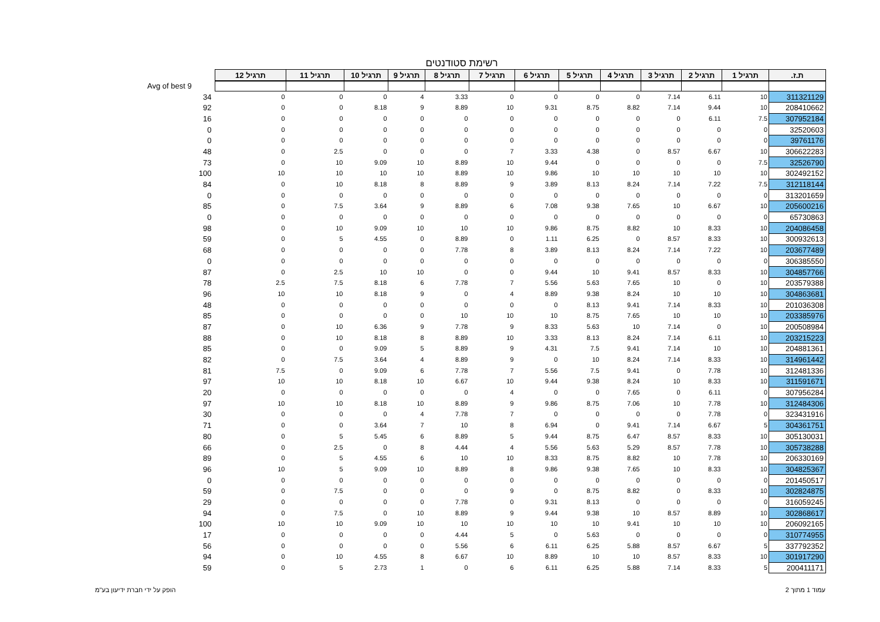רשימת סטודנטים
| ת.ז. | תרגיל 1 | תרגיל 2 | תרגיל 3 | תרגיל 4 | תרגיל 5 | תרגיל 6 | תרגיל 7 | תרגיל 8 | תרגיל 9 | תרגיל 10 | תרגיל 11 | תרגיל 12 | |
| | | | | | | | | | | | | | Avg of best 9 |
| 311321129 | 10 | 6.11 | 7.14 | 0 | 0 | 0 | 0 | 3.33 | 4 | 0 | 0 | 0 | 34 |
| 208410662 | 10 | 9.44 | 7.14 | 8.82 | 8.75 | 9.31 | 10 | 8.89 | 9 | 8.18 | 0 | 0 | 92 |
| 307952184 | 7.5 | 6.11 | 0 | 0 | 0 | 0 | 0 | 0 | 0 | 0 | 0 | 0 | 16 |
| 32520603 | 0 | 0 | 0 | 0 | 0 | 0 | 0 | 0 | 0 | 0 | 0 | 0 | 0 |
| 39761176 | 0 | 0 | 0 | 0 | 0 | 0 | 0 | 0 | 0 | 0 | 0 | 0 | 0 |
| 306622283 | 10 | 6.67 | 8.57 | 0 | 4.38 | 3.33 | 7 | 0 | 0 | 0 | 2.5 | 0 | 48 |
| 32526790 | 7.5 | 0 | 0 | 0 | 0 | 9.44 | 10 | 8.89 | 10 | 9.09 | 10 | 0 | 73 |
| 302492152 | 10 | 10 | 10 | 10 | 10 | 9.86 | 10 | 8.89 | 10 | 10 | 10 | 10 | 100 |
| 312118144 | 7.5 | 7.22 | 7.14 | 8.24 | 8.13 | 3.89 | 9 | 8.89 | 8 | 8.18 | 10 | 0 | 84 |
| 313201659 | 0 | 0 | 0 | 0 | 0 | 0 | 0 | 0 | 0 | 0 | 0 | 0 | 0 |
| 205600216 | 10 | 6.67 | 10 | 7.65 | 9.38 | 7.08 | 6 | 8.89 | 9 | 3.64 | 7.5 | 0 | 85 |
| 65730863 | 0 | 0 | 0 | 0 | 0 | 0 | 0 | 0 | 0 | 0 | 0 | 0 | 0 |
| 204086458 | 10 | 8.33 | 10 | 8.82 | 8.75 | 9.86 | 10 | 10 | 10 | 9.09 | 10 | 0 | 98 |
| 300932613 | 10 | 8.33 | 8.57 | 0 | 6.25 | 1.11 | 0 | 8.89 | 0 | 4.55 | 5 | 0 | 59 |
| 203677489 | 10 | 7.22 | 7.14 | 8.24 | 8.13 | 3.89 | 8 | 7.78 | 0 | 0 | 0 | 0 | 68 |
| 306385550 | 0 | 0 | 0 | 0 | 0 | 0 | 0 | 0 | 0 | 0 | 0 | 0 | 0 |
| 304857766 | 10 | 8.33 | 8.57 | 9.41 | 10 | 9.44 | 0 | 0 | 10 | 10 | 2.5 | 0 | 87 |
| 203579388 | 10 | 0 | 10 | 7.65 | 5.63 | 5.56 | 7 | 7.78 | 6 | 8.18 | 7.5 | 2.5 | 78 |
| 304863681 | 10 | 10 | 10 | 8.24 | 9.38 | 8.89 | 4 | 0 | 9 | 8.18 | 10 | 10 | 96 |
| 201036308 | 10 | 8.33 | 7.14 | 9.41 | 8.13 | 0 | 0 | 0 | 0 | 0 | 0 | 0 | 48 |
| 203385976 | 10 | 10 | 10 | 7.65 | 8.75 | 10 | 10 | 10 | 0 | 0 | 0 | 0 | 85 |
| 200508984 | 10 | 0 | 7.14 | 10 | 5.63 | 8.33 | 9 | 7.78 | 9 | 6.36 | 10 | 0 | 87 |
| 203215223 | 10 | 6.11 | 7.14 | 8.24 | 8.13 | 3.33 | 10 | 8.89 | 8 | 8.18 | 10 | 0 | 88 |
| 204881361 | 10 | 10 | 7.14 | 9.41 | 7.5 | 4.31 | 9 | 8.89 | 5 | 9.09 | 0 | 0 | 85 |
| 314961442 | 10 | 8.33 | 7.14 | 8.24 | 10 | 0 | 9 | 8.89 | 4 | 3.64 | 7.5 | 0 | 82 |
| 312481336 | 10 | 7.78 | 0 | 9.41 | 7.5 | 5.56 | 7 | 7.78 | 6 | 9.09 | 0 | 7.5 | 81 |
| 311591671 | 10 | 8.33 | 10 | 8.24 | 9.38 | 9.44 | 10 | 6.67 | 10 | 8.18 | 10 | 10 | 97 |
| 307956284 | 0 | 6.11 | 0 | 7.65 | 0 | 0 | 4 | 0 | 0 | 0 | 0 | 0 | 20 |
| 312484306 | 10 | 7.78 | 10 | 7.06 | 8.75 | 9.86 | 9 | 8.89 | 10 | 8.18 | 10 | 10 | 97 |
| 323431916 | 0 | 7.78 | 0 | 0 | 0 | 0 | 7 | 7.78 | 4 | 0 | 0 | 0 | 30 |
| 304361751 | 5 | 6.67 | 7.14 | 9.41 | 0 | 6.94 | 8 | 10 | 7 | 3.64 | 0 | 0 | 71 |
| 305130031 | 10 | 8.33 | 8.57 | 6.47 | 8.75 | 9.44 | 5 | 8.89 | 6 | 5.45 | 5 | 0 | 80 |
| 305738288 | 10 | 7.78 | 8.57 | 5.29 | 5.63 | 5.56 | 4 | 4.44 | 8 | 0 | 2.5 | 0 | 66 |
| 206330169 | 10 | 7.78 | 10 | 8.82 | 8.75 | 8.33 | 10 | 10 | 6 | 4.55 | 5 | 0 | 89 |
| 304825367 | 10 | 8.33 | 10 | 7.65 | 9.38 | 9.86 | 8 | 8.89 | 10 | 9.09 | 5 | 10 | 96 |
| 201450517 | 0 | 0 | 0 | 0 | 0 | 0 | 0 | 0 | 0 | 0 | 0 | 0 | 0 |
| 302824875 | 10 | 8.33 | 0 | 8.82 | 8.75 | 0 | 9 | 0 | 0 | 0 | 7.5 | 0 | 59 |
| 316059245 | 0 | 0 | 0 | 0 | 8.13 | 9.31 | 0 | 7.78 | 0 | 0 | 0 | 0 | 29 |
| 302868617 | 10 | 8.89 | 8.57 | 10 | 9.38 | 9.44 | 9 | 8.89 | 10 | 0 | 7.5 | 0 | 94 |
| 206092165 | 10 | 10 | 10 | 9.41 | 10 | 10 | 10 | 10 | 10 | 9.09 | 10 | 10 | 100 |
| 310774955 | 0 | 0 | 0 | 0 | 5.63 | 0 | 5 | 4.44 | 0 | 0 | 0 | 0 | 17 |
| 337792352 | 5 | 6.67 | 8.57 | 5.88 | 6.25 | 6.11 | 6 | 5.56 | 0 | 0 | 0 | 0 | 56 |
| 301917290 | 10 | 8.33 | 8.57 | 10 | 10 | 8.89 | 10 | 6.67 | 8 | 4.55 | 10 | 0 | 94 |
| 200411171 | 5 | 8.33 | 7.14 | 5.88 | 6.25 | 6.11 | 6 | 0 | 1 | 2.73 | 5 | 0 | 59 |
עמוד 1 מתוך 2 הופק על ידי חברת ידיעון בע"מ